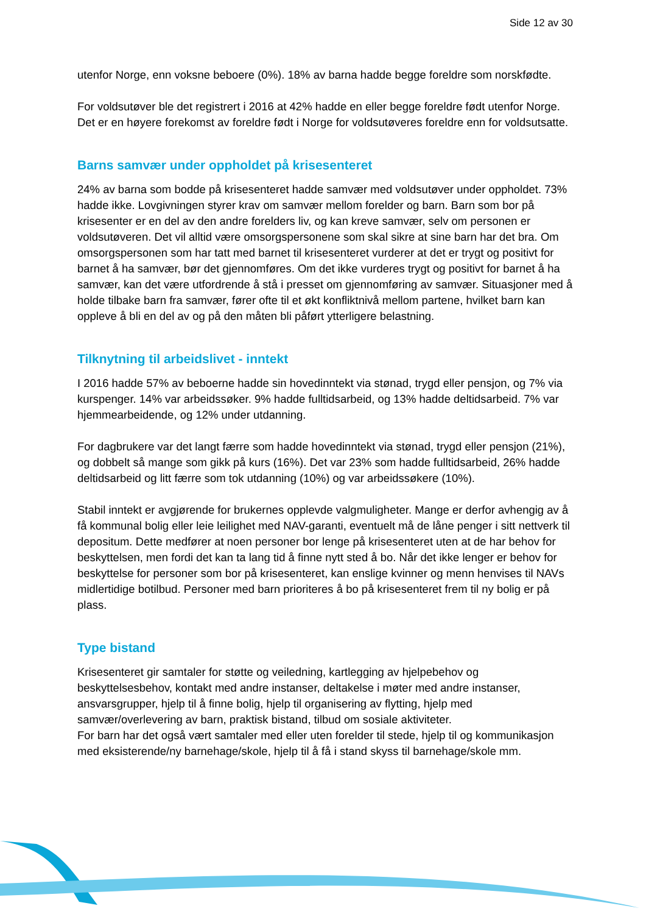Side 12 av 30
utenfor Norge, enn voksne beboere (0%). 18% av barna hadde begge foreldre som norskfødte.
For voldsutøver ble det registrert i 2016 at 42% hadde en eller begge foreldre født utenfor Norge. Det er en høyere forekomst av foreldre født i Norge for voldsutøveres foreldre enn for voldsutsatte.
Barns samvær under oppholdet på krisesenteret
24% av barna som bodde på krisesenteret hadde samvær med voldsutøver under oppholdet. 73% hadde ikke. Lovgivningen styrer krav om samvær mellom forelder og barn. Barn som bor på krisesenter er en del av den andre forelders liv, og kan kreve samvær, selv om personen er voldsutøveren. Det vil alltid være omsorgspersonene som skal sikre at sine barn har det bra. Om omsorgspersonen som har tatt med barnet til krisesenteret vurderer at det er trygt og positivt for barnet å ha samvær, bør det gjennomføres. Om det ikke vurderes trygt og positivt for barnet å ha samvær, kan det være utfordrende å stå i presset om gjennomføring av samvær. Situasjoner med å holde tilbake barn fra samvær, fører ofte til et økt konfliktnivå mellom partene, hvilket barn kan oppleve å bli en del av og på den måten bli påført ytterligere belastning.
Tilknytning til arbeidslivet - inntekt
I 2016 hadde 57% av beboerne hadde sin hovedinntekt via stønad, trygd eller pensjon, og 7% via kurspenger. 14% var arbeidssøker. 9% hadde fulltidsarbeid, og 13% hadde deltidsarbeid. 7% var hjemmearbeidende, og 12% under utdanning.
For dagbrukere var det langt færre som hadde hovedinntekt via stønad, trygd eller pensjon (21%), og dobbelt så mange som gikk på kurs (16%). Det var 23% som hadde fulltidsarbeid, 26% hadde deltidsarbeid og litt færre som tok utdanning (10%) og var arbeidssøkere (10%).
Stabil inntekt er avgjørende for brukernes opplevde valgmuligheter. Mange er derfor avhengig av å få kommunal bolig eller leie leilighet med NAV-garanti, eventuelt må de låne penger i sitt nettverk til depositum. Dette medfører at noen personer bor lenge på krisesenteret uten at de har behov for beskyttelsen, men fordi det kan ta lang tid å finne nytt sted å bo. Når det ikke lenger er behov for beskyttelse for personer som bor på krisesenteret, kan enslige kvinner og menn henvises til NAVs midlertidige botilbud. Personer med barn prioriteres å bo på krisesenteret frem til ny bolig er på plass.
Type bistand
Krisesenteret gir samtaler for støtte og veiledning, kartlegging av hjelpebehov og beskyttelsesbehov, kontakt med andre instanser, deltakelse i møter med andre instanser, ansvarsgrupper, hjelp til å finne bolig, hjelp til organisering av flytting, hjelp med samvær/overlevering av barn, praktisk bistand, tilbud om sosiale aktiviteter.
For barn har det også vært samtaler med eller uten forelder til stede, hjelp til og kommunikasjon med eksisterende/ny barnehage/skole, hjelp til å få i stand skyss til barnehage/skole mm.